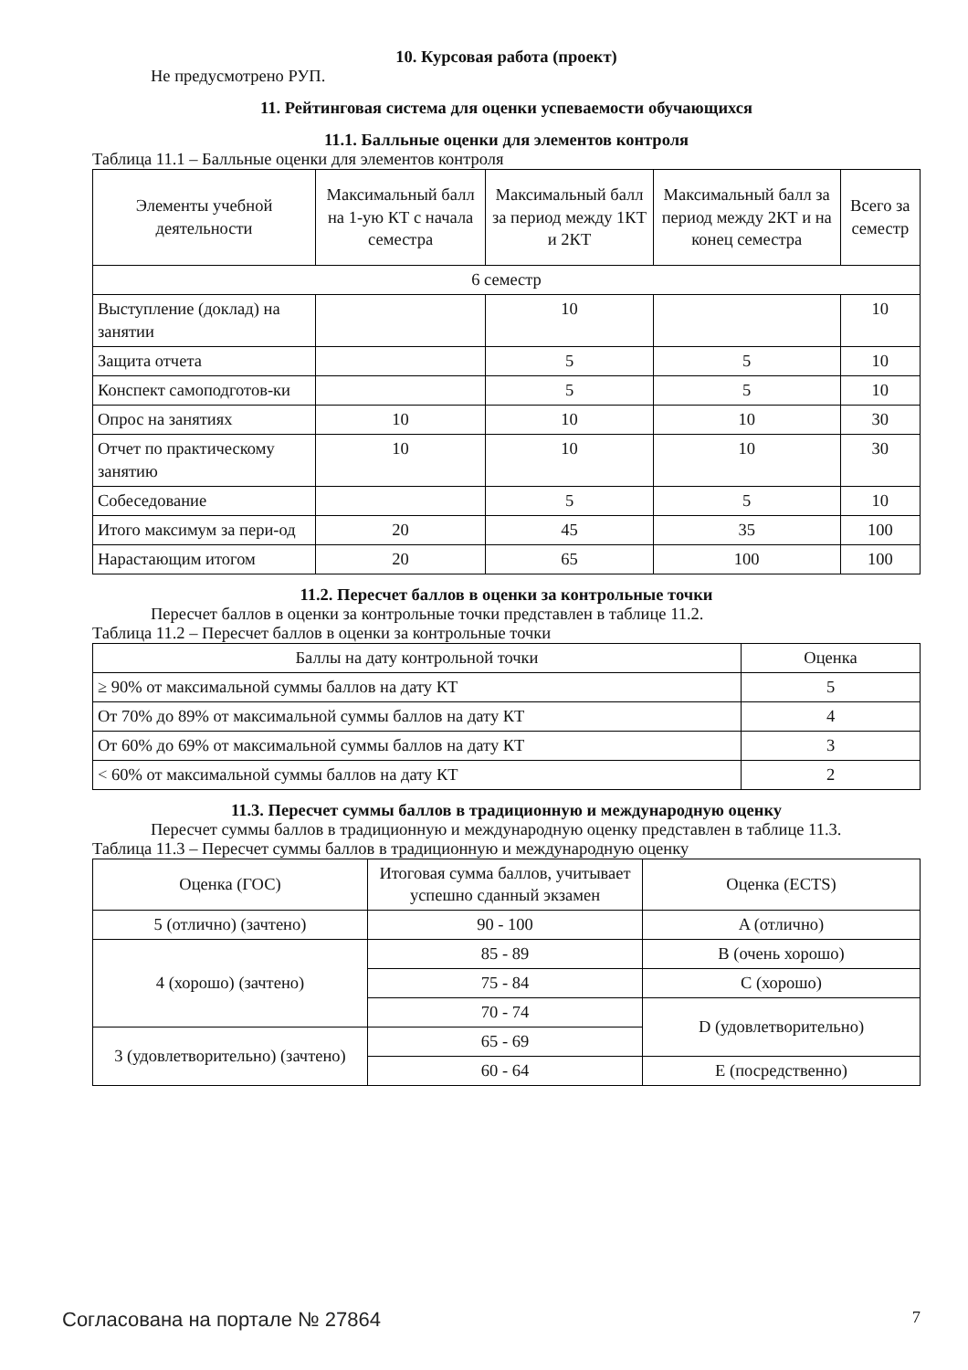10. Курсовая работа (проект)
Не предусмотрено РУП.
11. Рейтинговая система для оценки успеваемости обучающихся
11.1. Балльные оценки для элементов контроля
Таблица 11.1 – Балльные оценки для элементов контроля
| Элементы учебной деятельности | Максимальный балл на 1-ую КТ с начала семестра | Максимальный балл за период между 1КТ и 2КТ | Максимальный балл за период между 2КТ и на конец семестра | Всего за семестр |
| --- | --- | --- | --- | --- |
| 6 семестр | | | | |
| Выступление (доклад) на занятии | | 10 | | 10 |
| Защита отчета | | 5 | 5 | 10 |
| Конспект самоподготов-ки | | 5 | 5 | 10 |
| Опрос на занятиях | 10 | 10 | 10 | 30 |
| Отчет по практическому занятию | 10 | 10 | 10 | 30 |
| Собеседование | | 5 | 5 | 10 |
| Итого максимум за пери-од | 20 | 45 | 35 | 100 |
| Нарастающим итогом | 20 | 65 | 100 | 100 |
11.2. Пересчет баллов в оценки за контрольные точки
Пересчет баллов в оценки за контрольные точки представлен в таблице 11.2.
Таблица 11.2 – Пересчет баллов в оценки за контрольные точки
| Баллы на дату контрольной точки | Оценка |
| --- | --- |
| ≥ 90% от максимальной суммы баллов на дату КТ | 5 |
| От 70% до 89% от максимальной суммы баллов на дату КТ | 4 |
| От 60% до 69% от максимальной суммы баллов на дату КТ | 3 |
| < 60% от максимальной суммы баллов на дату КТ | 2 |
11.3. Пересчет суммы баллов в традиционную и международную оценку
Пересчет суммы баллов в традиционную и международную оценку представлен в таблице 11.3.
Таблица 11.3 – Пересчет суммы баллов в традиционную и международную оценку
| Оценка (ГОС) | Итоговая сумма баллов, учитывает успешно сданный экзамен | Оценка (ECTS) |
| --- | --- | --- |
| 5 (отлично) (зачтено) | 90 - 100 | A (отлично) |
| 4 (хорошо) (зачтено) | 85 - 89 | B (очень хорошо) |
| | 75 - 84 | C (хорошо) |
| | 70 - 74 | D (удовлетворительно) |
| 3 (удовлетворительно) (зачтено) | 65 - 69 | |
| | 60 - 64 | E (посредственно) |
Согласована на портале № 27864 7